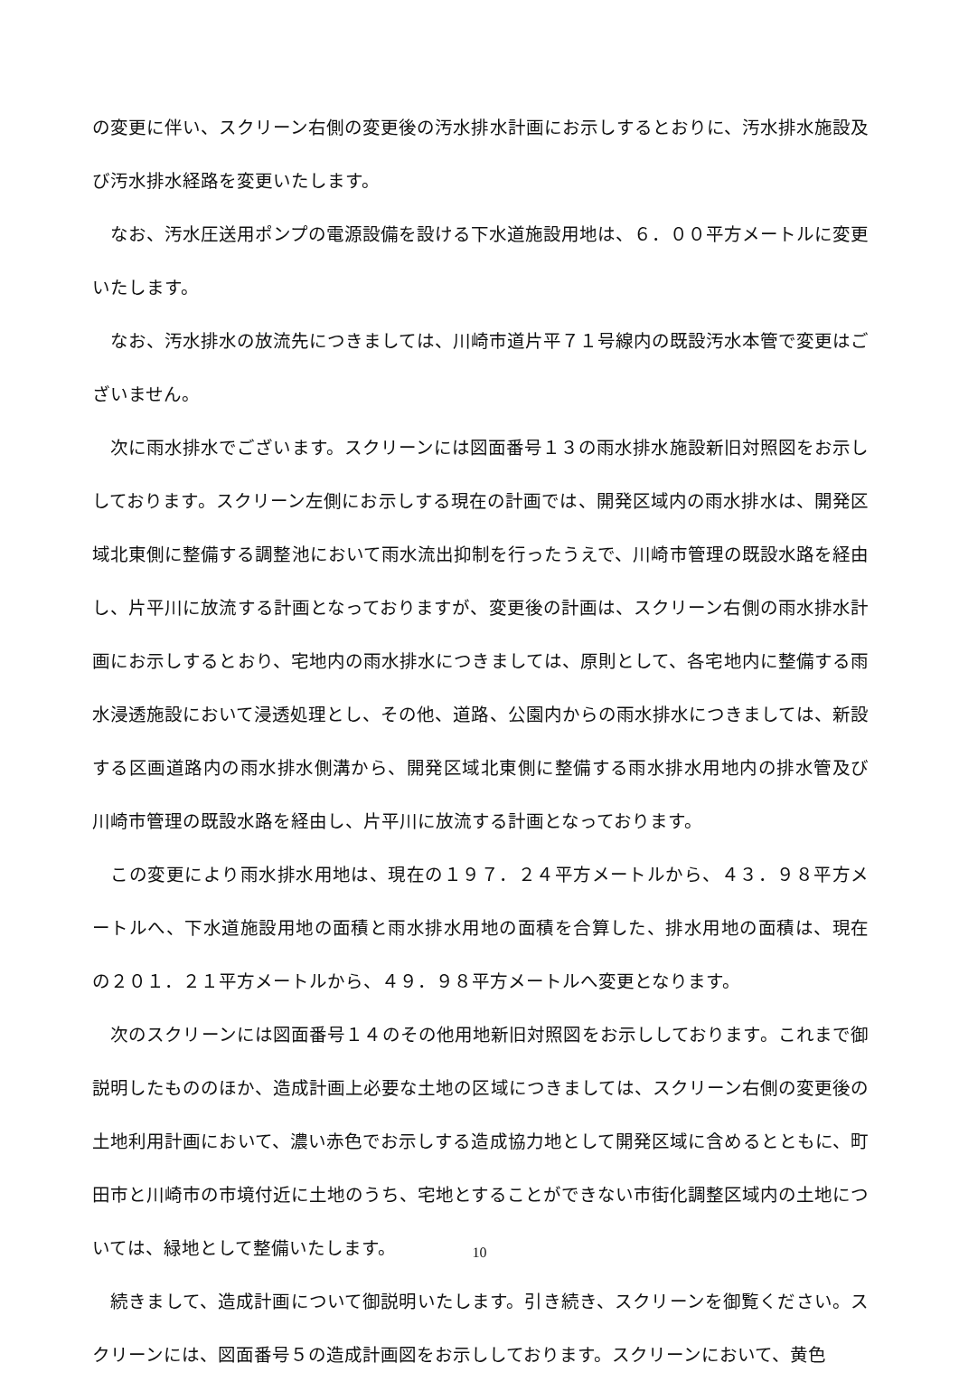の変更に伴い、スクリーン右側の変更後の汚水排水計画にお示しするとおりに、汚水排水施設及び汚水排水経路を変更いたします。
　なお、汚水圧送用ポンプの電源設備を設ける下水道施設用地は、６．００平方メートルに変更いたします。
　なお、汚水排水の放流先につきましては、川崎市道片平７１号線内の既設汚水本管で変更はございません。
　次に雨水排水でございます。スクリーンには図面番号１３の雨水排水施設新旧対照図をお示ししております。スクリーン左側にお示しする現在の計画では、開発区域内の雨水排水は、開発区域北東側に整備する調整池において雨水流出抑制を行ったうえで、川崎市管理の既設水路を経由し、片平川に放流する計画となっておりますが、変更後の計画は、スクリーン右側の雨水排水計画にお示しするとおり、宅地内の雨水排水につきましては、原則として、各宅地内に整備する雨水浸透施設において浸透処理とし、その他、道路、公園内からの雨水排水につきましては、新設する区画道路内の雨水排水側溝から、開発区域北東側に整備する雨水排水用地内の排水管及び川崎市管理の既設水路を経由し、片平川に放流する計画となっております。
　この変更により雨水排水用地は、現在の１９７．２４平方メートルから、４３．９８平方メートルへ、下水道施設用地の面積と雨水排水用地の面積を合算した、排水用地の面積は、現在の２０１．２１平方メートルから、４９．９８平方メートルへ変更となります。
　次のスクリーンには図面番号１４のその他用地新旧対照図をお示ししております。これまで御説明したもののほか、造成計画上必要な土地の区域につきましては、スクリーン右側の変更後の土地利用計画において、濃い赤色でお示しする造成協力地として開発区域に含めるとともに、町田市と川崎市の市境付近に土地のうち、宅地とすることができない市街化調整区域内の土地については、緑地として整備いたします。
　続きまして、造成計画について御説明いたします。引き続き、スクリーンを御覧ください。スクリーンには、図面番号５の造成計画図をお示ししております。スクリーンにおいて、黄色
10